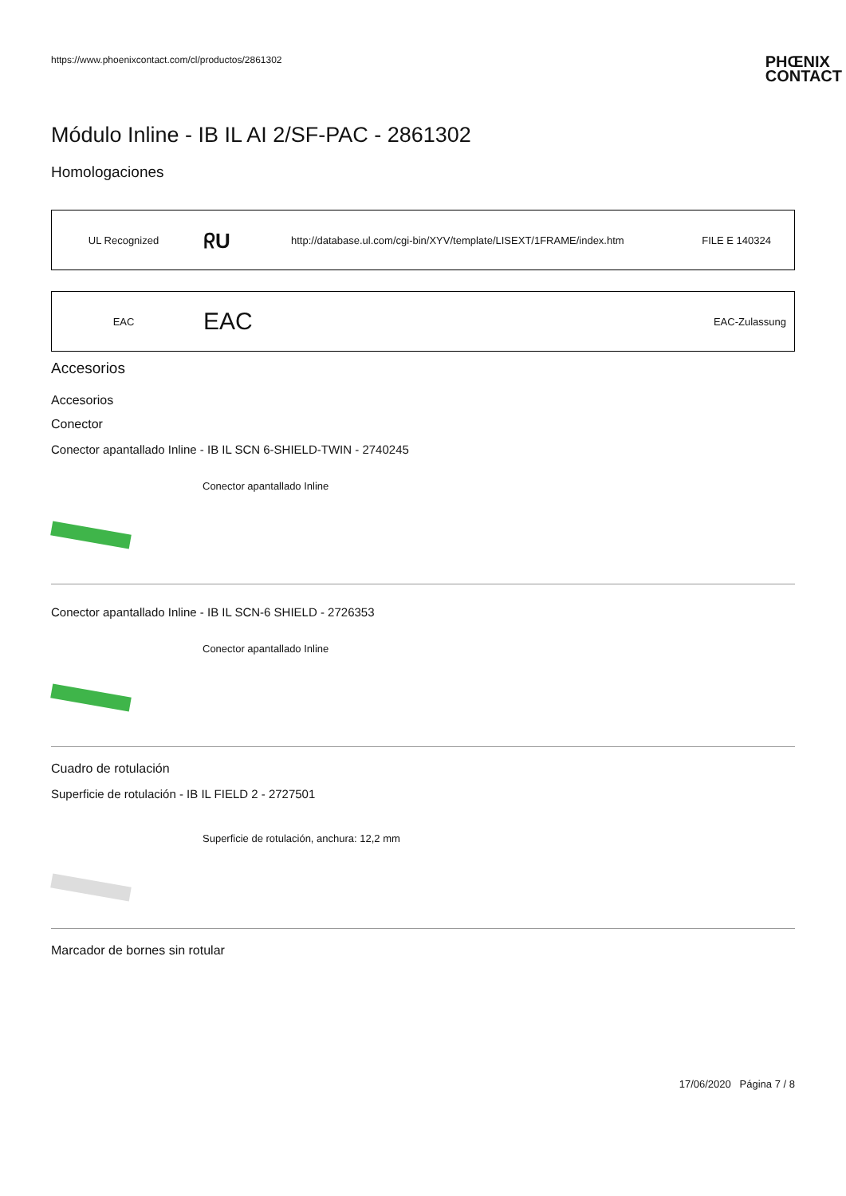https://www.phoenixcontact.com/cl/productos/2861302 PHŒNIX
CONTACT
Módulo Inline - IB IL AI 2/SF-PAC - 2861302
Homologaciones
| UL Recognized | ᖇU | http://database.ul.com/cgi-bin/XYV/template/LISEXT/1FRAME/index.htm | FILE E 140324 |
| EAC | EAC | | EAC-Zulassung |
Accesorios
Accesorios
Conector
Conector apantallado Inline - IB IL SCN 6-SHIELD-TWIN - 2740245
Conector apantallado Inline
Conector apantallado Inline - IB IL SCN-6 SHIELD - 2726353
Conector apantallado Inline
Cuadro de rotulación
Superficie de rotulación - IB IL FIELD 2 - 2727501
Superficie de rotulación, anchura: 12,2 mm
Marcador de bornes sin rotular
17/06/2020 Página 7 / 8